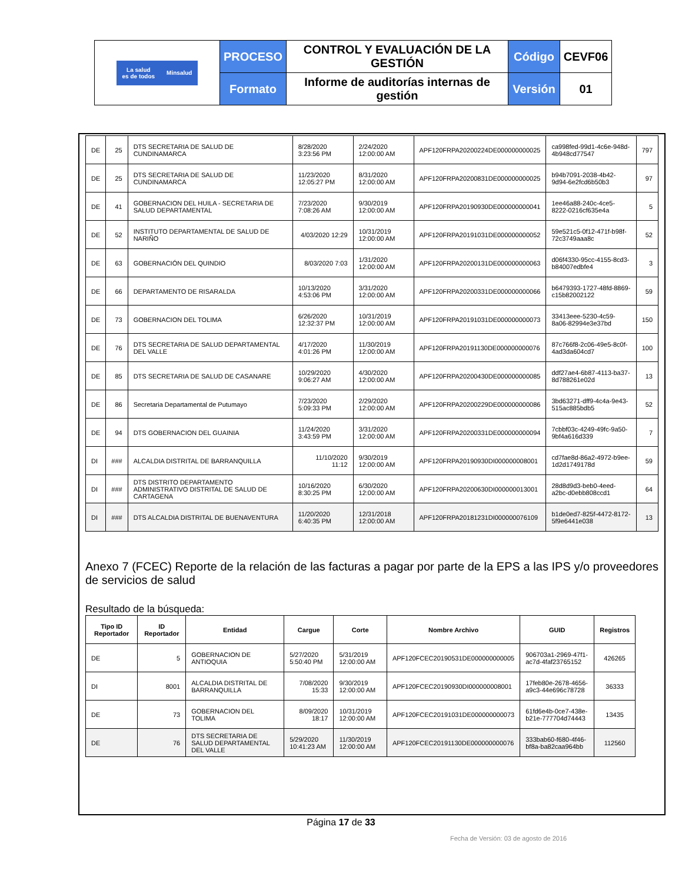| La salud es de todos Minsalud | PROCESO | CONTROL Y EVALUACIÓN DE LA GESTIÓN | Código | CEVF06 |
| | Formato | Informe de auditorías internas de gestión | Versión | 01 |
| DE | 25 | DTS SECRETARIA DE SALUD DE CUNDINAMARCA | 8/28/2020 3:23:56 PM | 2/24/2020 12:00:00 AM | APF120FRPA20200224DE000000000025 | ca998fed-99d1-4c6e-948d-4b948cd77547 | 797 |
| DE | 25 | DTS SECRETARIA DE SALUD DE CUNDINAMARCA | 11/23/2020 12:05:27 PM | 8/31/2020 12:00:00 AM | APF120FRPA20200831DE000000000025 | b94b7091-2038-4b42-9d94-6e2fcd6b50b3 | 97 |
| DE | 41 | GOBERNACION DEL HUILA - SECRETARIA DE SALUD DEPARTAMENTAL | 7/23/2020 7:08:26 AM | 9/30/2019 12:00:00 AM | APF120FRPA20190930DE000000000041 | 1ee46a88-240c-4ce5-8222-0216cf635e4a | 5 |
| DE | 52 | INSTITUTO DEPARTAMENTAL DE SALUD DE NARIÑO | 4/03/2020 12:29 | 10/31/2019 12:00:00 AM | APF120FRPA20191031DE000000000052 | 59e521c5-0f12-471f-b98f-72c3749aaa8c | 52 |
| DE | 63 | GOBERNACIÓN DEL QUINDIO | 8/03/2020 7:03 | 1/31/2020 12:00:00 AM | APF120FRPA20200131DE000000000063 | d06f4330-95cc-4155-8cd3-b84007edbfe4 | 3 |
| DE | 66 | DEPARTAMENTO DE RISARALDA | 10/13/2020 4:53:06 PM | 3/31/2020 12:00:00 AM | APF120FRPA20200331DE000000000066 | b6479393-1727-48fd-8869-c15b82002122 | 59 |
| DE | 73 | GOBERNACION DEL TOLIMA | 6/26/2020 12:32:37 PM | 10/31/2019 12:00:00 AM | APF120FRPA20191031DE000000000073 | 33413eee-5230-4c59-8a06-82994e3e37bd | 150 |
| DE | 76 | DTS SECRETARIA DE SALUD DEPARTAMENTAL DEL VALLE | 4/17/2020 4:01:26 PM | 11/30/2019 12:00:00 AM | APF120FRPA20191130DE000000000076 | 87c766f8-2c06-49e5-8c0f-4ad3da604cd7 | 100 |
| DE | 85 | DTS SECRETARIA DE SALUD DE CASANARE | 10/29/2020 9:06:27 AM | 4/30/2020 12:00:00 AM | APF120FRPA20200430DE000000000085 | ddf27ae4-6b87-4113-ba37-8d788261e02d | 13 |
| DE | 86 | Secretaria Departamental de Putumayo | 7/23/2020 5:09:33 PM | 2/29/2020 12:00:00 AM | APF120FRPA20200229DE000000000086 | 3bd63271-dff9-4c4a-9e43-515ac885bdb5 | 52 |
| DE | 94 | DTS GOBERNACION DEL GUAINIA | 11/24/2020 3:43:59 PM | 3/31/2020 12:00:00 AM | APF120FRPA20200331DE000000000094 | 7cbbf03c-4249-49fc-9a50-9bf4a616d339 | 7 |
| DI | ### | ALCALDIA DISTRITAL DE BARRANQUILLA | 11/10/2020 11:12 | 9/30/2019 12:00:00 AM | APF120FRPA20190930DI000000008001 | cd7fae8d-86a2-4972-b9ee-1d2d1749178d | 59 |
| DI | ### | DTS DISTRITO DEPARTAMENTO ADMINISTRATIVO DISTRITAL DE SALUD DE CARTAGENA | 10/16/2020 8:30:25 PM | 6/30/2020 12:00:00 AM | APF120FRPA20200630DI000000013001 | 28d8d9d3-beb0-4eed-a2bc-d0ebb808ccd1 | 64 |
| DI | ### | DTS ALCALDIA DISTRITAL DE BUENAVENTURA | 11/20/2020 6:40:35 PM | 12/31/2018 12:00:00 AM | APF120FRPA20181231DI000000076109 | b1de0ed7-825f-4472-8172-5f9e6441e038 | 13 |
Anexo 7 (FCEC) Reporte de la relación de las facturas a pagar por parte de la EPS a las IPS y/o proveedores de servicios de salud
Resultado de la búsqueda:
| Tipo ID Reportador | ID Reportador | Entidad | Cargue | Corte | Nombre Archivo | GUID | Registros |
| --- | --- | --- | --- | --- | --- | --- | --- |
| DE | 5 | GOBERNACION DE ANTIOQUIA | 5/27/2020 5:50:40 PM | 5/31/2019 12:00:00 AM | APF120FCEC20190531DE000000000005 | 906703a1-2969-47f1-ac7d-4faf23765152 | 426265 |
| DI | 8001 | ALCALDIA DISTRITAL DE BARRANQUILLA | 7/08/2020 15:33 | 9/30/2019 12:00:00 AM | APF120FCEC20190930DI000000008001 | 17feb80e-2678-4656-a9c3-44e696c78728 | 36333 |
| DE | 73 | GOBERNACION DEL TOLIMA | 8/09/2020 18:17 | 10/31/2019 12:00:00 AM | APF120FCEC20191031DE000000000073 | 61fd6e4b-0ce7-438e-b21e-777704d74443 | 13435 |
| DE | 76 | DTS SECRETARIA DE SALUD DEPARTAMENTAL DEL VALLE | 5/29/2020 10:41:23 AM | 11/30/2019 12:00:00 AM | APF120FCEC20191130DE000000000076 | 333bab60-f680-4f46-bf8a-ba82caa964bb | 112560 |
Página 17 de 33
Fecha de Versión: 03 de agosto de 2016